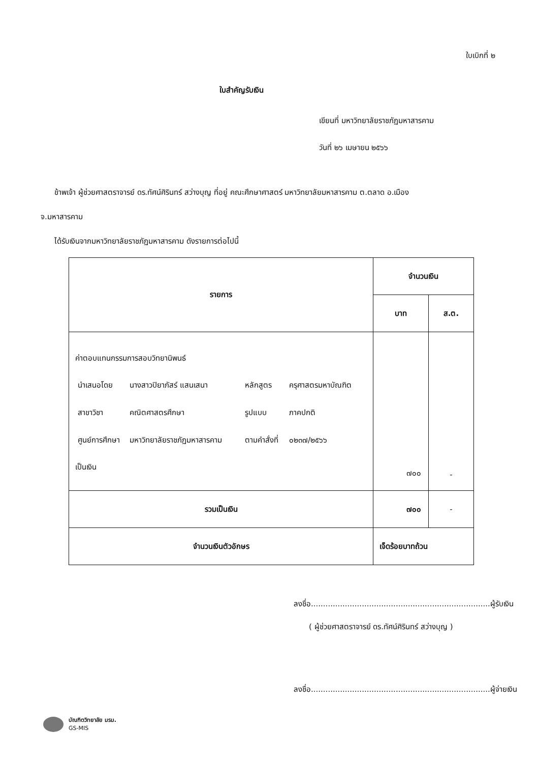ใบเบิกที่ ๒
ใบสำคัญรับเงิน
เขียนที่ มหาวิทยาลัยราชภัฏมหาสารคาม
วันที่ ๒๖ เมษายน ๒๕๖๖
ข้าพเจ้า ผู้ช่วยศาสตราจารย์ ดร.ทัศน์ศิรินทร์ สว่างบุญ ที่อยู่ คณะศึกษาศาสตร์ มหาวิทยาลัยมหาสารคาม ต.ตลาด อ.เมือง
จ.มหาสารคาม
ได้รับเงินจากมหาวิทยาลัยราชภัฏมหาสารคาม ดังรายการต่อไปนี้
| รายการ | จำนวนเงิน | |
| --- | --- | --- |
| | บาท | ส.ต. |
| ค่าตอบแทนกรรมการสอบวิทยานิพนธ์ / นำเสนอโดย / นางสาวปิยาภัสร์ แสนเสนา / หลักสูตร / ครุศาสตรมหาบัณฑิต / / สาขาวิชา / คณิตศาสตรศึกษา / รูปแบบ / ภาคปกติ / / ศูนย์การศึกษา / มหาวิทยาลัยราชภัฏมหาสารคาม / ตามคำสั่งที่ / ๐๒๓๗/๒๕๖๖ / เป็นเงิน | ๗๐๐ | - |
| รวมเป็นเงิน | ๗๐๐ | - |
| จำนวนเงินตัวอักษร | เจ็ดร้อยบาทถ้วน | |
ลงชื่อ..........................................................................ผู้รับเงิน
( ผู้ช่วยศาสตราจารย์ ดร.ทัศน์ศิรินทร์ สว่างบุญ )
ลงชื่อ..........................................................................ผู้จ่ายเงิน
บัณฑิตวิทยาลัย มรม.
GS-MIS